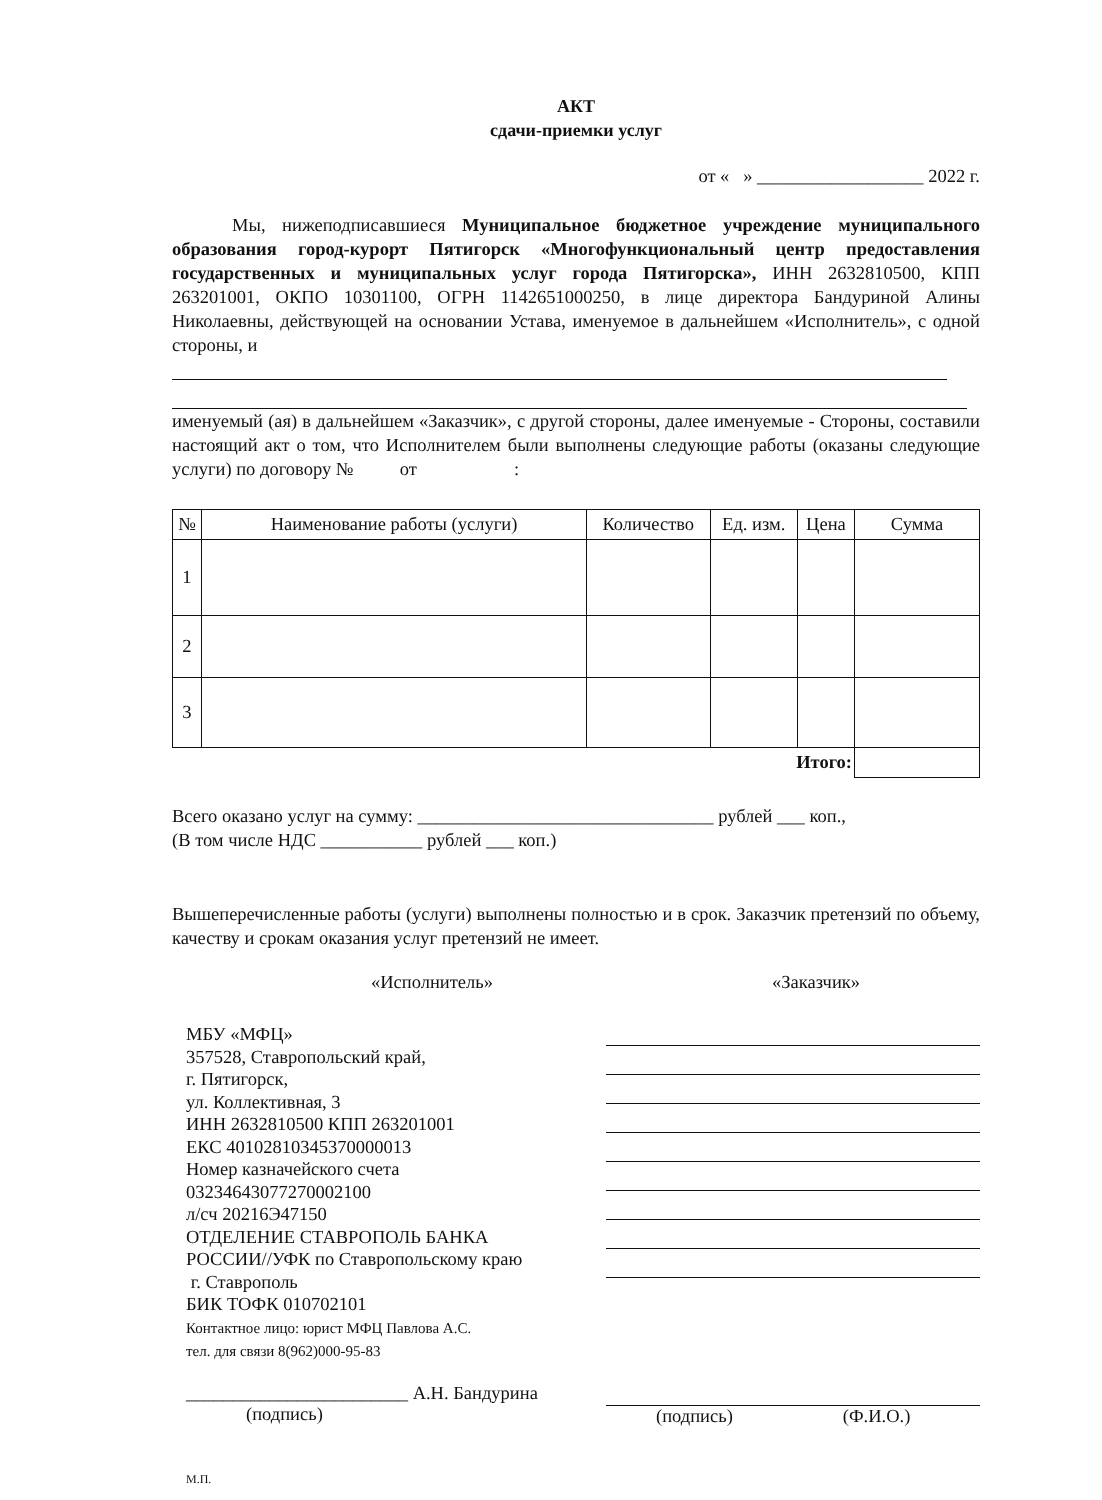АКТ
сдачи-приемки услуг
от « » __________________ 2022 г.
Мы, нижеподписавшиеся Муниципальное бюджетное учреждение муниципального образования город-курорт Пятигорск «Многофункциональный центр предоставления государственных и муниципальных услуг города Пятигорска», ИНН 2632810500, КПП 263201001, ОКПО 10301100, ОГРН 1142651000250, в лице директора Бандуриной Алины Николаевны, действующей на основании Устава, именуемое в дальнейшем «Исполнитель», с одной стороны, и
именуемый (ая) в дальнейшем «Заказчик», с другой стороны, далее именуемые - Стороны, составили настоящий акт о том, что Исполнителем были выполнены следующие работы (оказаны следующие услуги) по договору № от :
| № | Наименование работы (услуги) | Количество | Ед. изм. | Цена | Сумма |
| --- | --- | --- | --- | --- | --- |
| 1 | | | | | |
| 2 | | | | | |
| 3 | | | | | |
| Итого: | | | | | |
Всего оказано услуг на сумму: ________________________________ рублей ___ коп.,
(В том числе НДС ___________ рублей ___ коп.)
Вышеперечисленные работы (услуги) выполнены полностью и в срок. Заказчик претензий по объему, качеству и срокам оказания услуг претензий не имеет.
«Исполнитель» «Заказчик»
МБУ «МФЦ»
357528, Ставропольский край,
г. Пятигорск,
ул. Коллективная, 3
ИНН 2632810500 КПП 263201001
ЕКС 40102810345370000013
Номер казначейского счета
03234643077270002100
л/сч 20216Э47150
ОТДЕЛЕНИЕ СТАВРОПОЛЬ БАНКА
РОССИИ//УФК по Ставропольскому краю
г. Ставрополь
БИК ТОФК 010702101
Контактное лицо: юрист МФЦ Павлова А.С.
тел. для связи 8(962)000-95-83
________________________ А.Н. Бандурина
(подпись)
(подпись) (Ф.И.О.)
М.П.